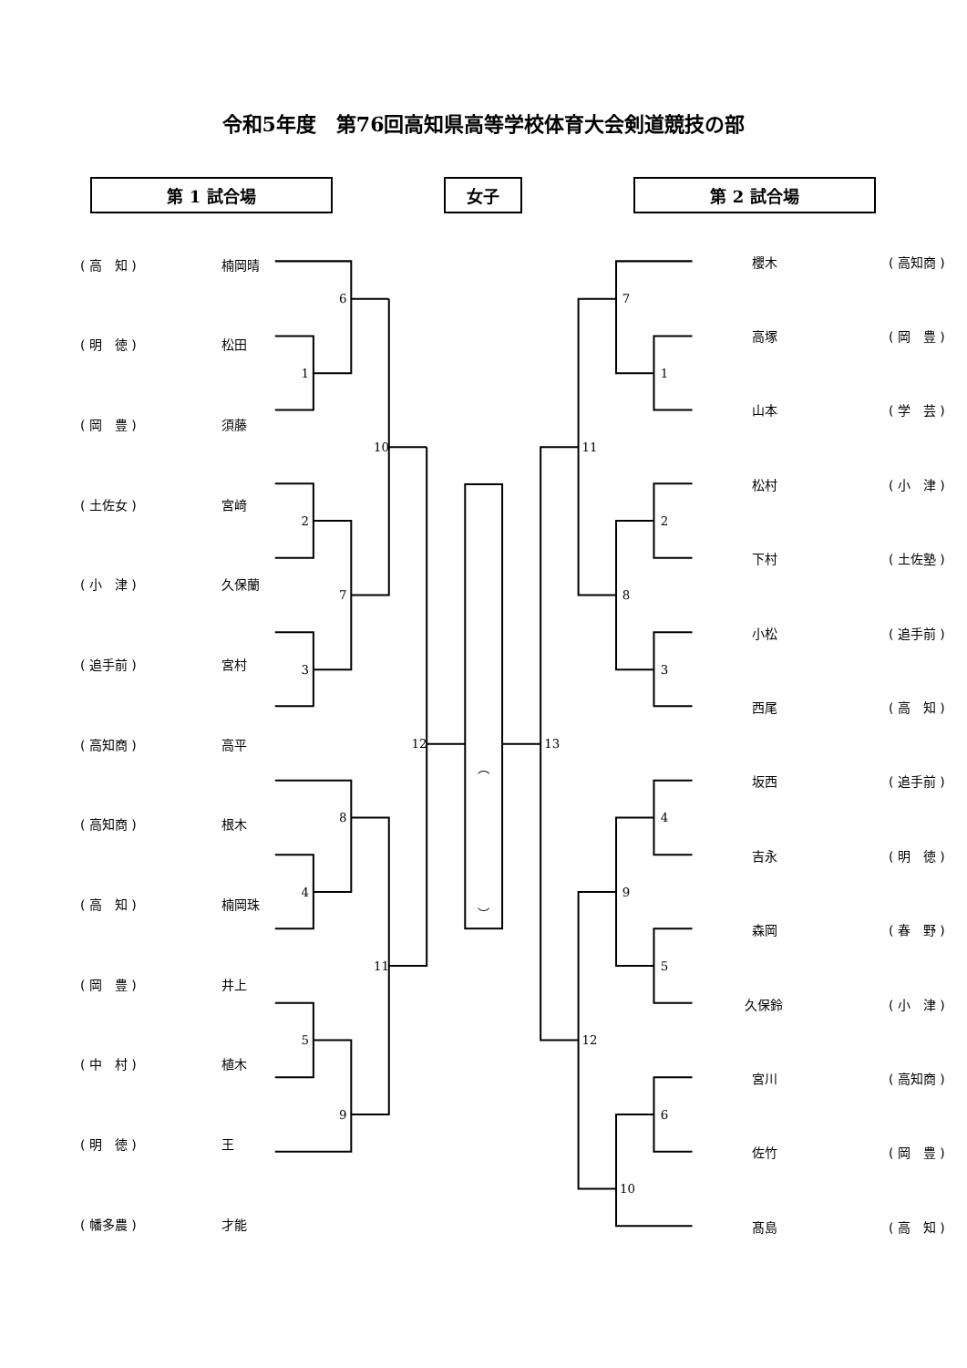令和5年度　第76回高知県高等学校体育大会剣道競技の部
第 1 試合場 女子 第 2 試合場
| ( 高 知 ) | 楠岡晴 |
| ( 明 徳 ) | 松田 |
| ( 岡 豊 ) | 須藤 |
| ( 土佐女 ) | 宮﨑 |
| ( 小 津 ) | 久保蘭 |
| ( 追手前 ) | 宮村 |
| ( 高知商 ) | 高平 |
| ( 高知商 ) | 根木 |
| ( 高 知 ) | 楠岡珠 |
| ( 岡 豊 ) | 井上 |
| ( 中 村 ) | 植木 |
| ( 明 徳 ) | 王 |
| ( 幡多農 ) | 才能 |
6
1
10
2
7
3
12
8
4
11
5
9
︵
︶
7
1
11
2
8
3
13
4
9
5
12
6
10
| 櫻木 | ( 高知商 ) |
| 高塚 | ( 岡 豊 ) |
| 山本 | ( 学 芸 ) |
| 松村 | ( 小 津 ) |
| 下村 | ( 土佐塾 ) |
| 小松 | ( 追手前 ) |
| 西尾 | ( 高 知 ) |
| 坂西 | ( 追手前 ) |
| 吉永 | ( 明 徳 ) |
| 森岡 | ( 春 野 ) |
| 久保鈴 | ( 小 津 ) |
| 宮川 | ( 高知商 ) |
| 佐竹 | ( 岡 豊 ) |
| 髙島 | ( 高 知 ) |